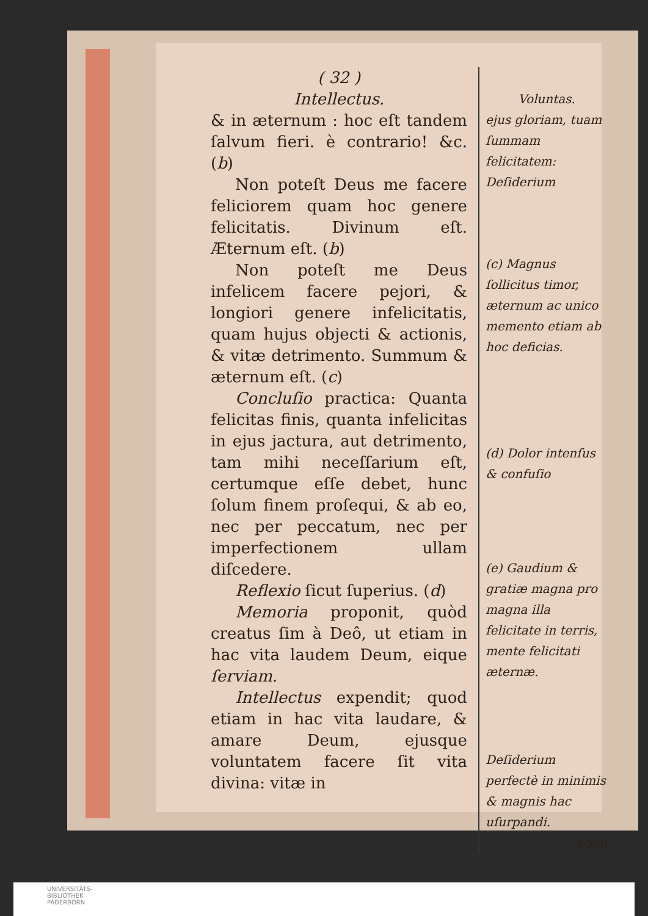( 32 )
Intellectus.
& in æternum : hoc eſt tandem ſalvum fieri. è contrario! &c. (b)
Non poteſt Deus me facere feliciorem quam hoc genere felicitatis. Divinum eſt. Æternum eſt. (b)
Non poteſt me Deus infelicem facere pejori, & longiori genere infelicitatis, quam hujus objecti & actionis, & vitæ detrimento. Summum & æternum eſt. (c)
Concluſio practica: Quanta felicitas finis, quanta infelicitas in ejus jactura, aut detrimento, tam mihi neceſſarium eſt, certumque eſſe debet, hunc ſolum finem proſequi, & ab eo, nec per peccatum, nec per imperfectionem ullam diſcedere.
Reflexio ſicut ſuperius. (d)
Memoria proponit, quòd creatus ſim à Deô, ut etiam in hac vita laudem Deum, eique ſerviam.
Intellectus expendit; quod etiam in hac vita laudare, & amare Deum, ejusque voluntatem facere ſit vita divina: vitæ in
Voluntas.
ejus gloriam, tuam ſummam felicitatem: Deſiderium
(c) Magnus ſollicitus timor, æternum ac unico memento etiam ab hoc deficias.
(d) Dolor intenſus & confuſio
(e) Gaudium & gratiæ magna pro magna illa felicitate in terris, mente felicitati æternæ.
Deſiderium perfectè in minimis & magnis hac uſurpandi.
cœlo
UNIVERSITÄTS-
BIBLIOTHEK
PADERBORN